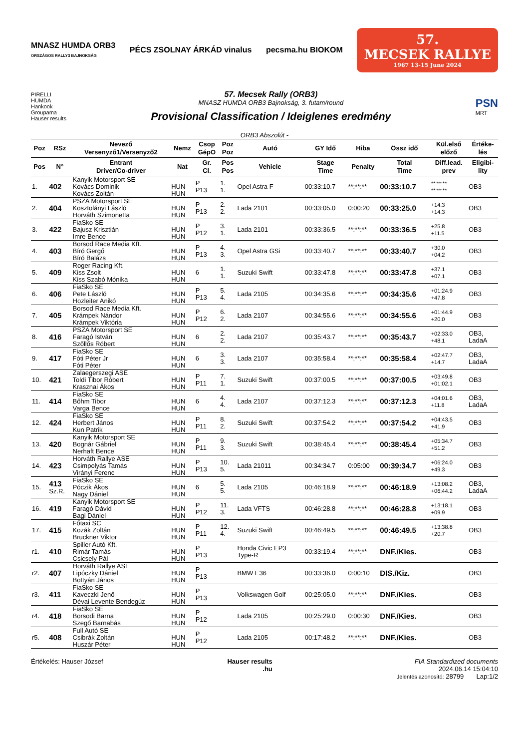MNASZ HUMDA ORB3
ORSZÁGOS RALLY3 BAJNOKSÁG
PÉCS ZSOLNAY ÁRKÁD vinalus pecsma.hu BIOKOM
57.
MECSEK RALLYE
1967 13-15 June 2024
PIRELLI
HUMDA
Hankook
Groupama
Hauser results
57. Mecsek Rally (ORB3)
MNASZ HUMDA ORB3 Bajnokság, 3. futam/round
Provisional Classification / Ideiglenes eredmény
PSN
MRT
ORB3 Abszolút -
| Poz | RSz | Nevező Versenyző1/Versenyző2 | Nemz | Csop GépO | Poz Poz | Autó | GY Idő | Hiba | Össz idő | Kül.első előző | Értéke- lés |
| --- | --- | --- | --- | --- | --- | --- | --- | --- | --- | --- | --- |
| Pos | N° | Entrant Driver/Co-driver | Nat | Gr. Cl. | Pos Pos | Vehicle | Stage Time | Penalty | Total Time | Diff.lead. prev | Eligibi- lity |
| 1. | 402 | Kanyik Motorsport SE Kovács Dominik Kovács Zoltán | HUN HUN | P P13 | 1. 1. | Opel Astra F | 00:33:10.7 | **:**:** | 00:33:10.7 | **:**:** **:**:** | OB3 |
| 2. | 404 | PSZA Motorsport SE Kosztolányi László Horváth Szimonetta | HUN HUN | P P13 | 2. 2. | Lada 2101 | 00:33:05.0 | 0:00:20 | 00:33:25.0 | +14.3 +14.3 | OB3 |
| 3. | 422 | FiaSko SE Bajusz Krisztián Imre Bence | HUN HUN | P P12 | 3. 1. | Lada 2101 | 00:33:36.5 | **:**:** | 00:33:36.5 | +25.8 +11.5 | OB3 |
| 4. | 403 | Borsod Race Media Kft. Bíró Gergő Bíró Balázs | HUN HUN | P P13 | 4. 3. | Opel Astra GSi | 00:33:40.7 | **:**:** | 00:33:40.7 | +30.0 +04.2 | OB3 |
| 5. | 409 | Roger Racing Kft. Kiss Zsolt Kiss Szabó Mónika | HUN HUN | 6 | 1. 1. | Suzuki Swift | 00:33:47.8 | **:**:** | 00:33:47.8 | +37.1 +07.1 | OB3 |
| 6. | 406 | FiaSko SE Pete László Hozleiter Anikó | HUN HUN | P P13 | 5. 4. | Lada 2105 | 00:34:35.6 | **:**:** | 00:34:35.6 | +01:24.9 +47.8 | OB3 |
| 7. | 405 | Borsod Race Media Kft. Krámpek Nándor Krámpek Viktória | HUN HUN | P P12 | 6. 2. | Lada 2107 | 00:34:55.6 | **:**:** | 00:34:55.6 | +01:44.9 +20.0 | OB3 |
| 8. | 416 | PSZA Motorsport SE Faragó István Szőllős Róbert | HUN HUN | 6 | 2. 2. | Lada 2107 | 00:35:43.7 | **:**:** | 00:35:43.7 | +02:33.0 +48.1 | OB3, LadaA |
| 9. | 417 | FiaSko SE Fóti Péter Jr Fóti Péter | HUN HUN | 6 | 3. 3. | Lada 2107 | 00:35:58.4 | **:**:** | 00:35:58.4 | +02:47.7 +14.7 | OB3, LadaA |
| 10. | 421 | Zalaegerszegi ASE Toldi Tibor Róbert Krasznai Ákos | HUN HUN | P P11 | 7. 1. | Suzuki Swift | 00:37:00.5 | **:**:** | 00:37:00.5 | +03:49.8 +01:02.1 | OB3 |
| 11. | 414 | FiaSko SE Bőhm Tibor Varga Bence | HUN HUN | 6 | 4. 4. | Lada 2107 | 00:37:12.3 | **:**:** | 00:37:12.3 | +04:01.6 +11.8 | OB3, LadaA |
| 12. | 424 | FiaSko SE Herbert János Kun Patrik | HUN HUN | P P11 | 8. 2. | Suzuki Swift | 00:37:54.2 | **:**:** | 00:37:54.2 | +04:43.5 +41.9 | OB3 |
| 13. | 420 | Kanyik Motorsport SE Bognár Gábriel Nerhaft Bence | HUN HUN | P P11 | 9. 3. | Suzuki Swift | 00:38:45.4 | **:**:** | 00:38:45.4 | +05:34.7 +51.2 | OB3 |
| 14. | 423 | Horváth Rallye ASE Csimpolyás Tamás Virányi Ferenc | HUN HUN | P P13 | 10. 5. | Lada 21011 | 00:34:34.7 | 0:05:00 | 00:39:34.7 | +06:24.0 +49.3 | OB3 |
| 15. | 413 Sz.R. | FiaSko SE Póczik Ákos Nagy Dániel | HUN HUN | 6 | 5. 5. | Lada 2105 | 00:46:18.9 | **:**:** | 00:46:18.9 | +13:08.2 +06:44.2 | OB3, LadaA |
| 16. | 419 | Kanyik Motorsport SE Faragó Dávid Bagi Dániel | HUN HUN | P P12 | 11. 3. | Lada VFTS | 00:46:28.8 | **:**:** | 00:46:28.8 | +13:18.1 +09.9 | OB3 |
| 17. | 415 | Főtaxi SC Kozák Zoltán Bruckner Viktor | HUN HUN | P P11 | 12. 4. | Suzuki Swift | 00:46:49.5 | **:**:** | 00:46:49.5 | +13:38.8 +20.7 | OB3 |
| r1. | 410 | Spiller Autó Kft. Rimár Tamás Csicsely Pál | HUN HUN | P P13 | | Honda Civic EP3 Type-R | 00:33:19.4 | **:**:** | DNF./Kies. | | OB3 |
| r2. | 407 | Horváth Rallye ASE Lipóczky Dániel Bottyán János | HUN HUN | P P13 | | BMW E36 | 00:33:36.0 | 0:00:10 | DIS./Kiz. | | OB3 |
| r3. | 411 | FiaSko SE Kaveczki Jenő Dévai Levente Bendegúz | HUN HUN | P P13 | | Volkswagen Golf | 00:25:05.0 | **:**:** | DNF./Kies. | | OB3 |
| r4. | 418 | FiaSko SE Borsodi Barna Szegő Barnabás | HUN HUN | P P12 | | Lada 2105 | 00:25:29.0 | 0:00:30 | DNF./Kies. | | OB3 |
| r5. | 408 | Full Autó SE Csibrák Zoltán Huszár Péter | HUN HUN | P P12 | | Lada 2105 | 00:17:48.2 | **:**:** | DNF./Kies. | | OB3 |
Értékelés: Hauser József Hauser results
.hu
FIA Standardized documents
2024.06.14 15:04:10
Jelentés azonosító: 28799 Lap:1/2